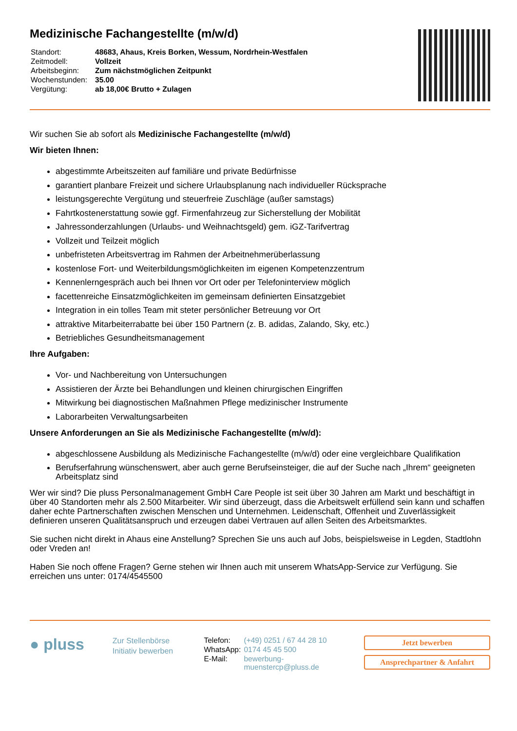Medizinische Fachangestellte (m/w/d)
| Standort: | 48683, Ahaus, Kreis Borken, Wessum, Nordrhein-Westfalen |
| Zeitmodell: | Vollzeit |
| Arbeitsbeginn: | Zum nächstmöglichen Zeitpunkt |
| Wochenstunden: | 35.00 |
| Vergütung: | ab 18,00€ Brutto + Zulagen |
Wir suchen Sie ab sofort als Medizinische Fachangestellte (m/w/d)
Wir bieten Ihnen:
abgestimmte Arbeitszeiten auf familiäre und private Bedürfnisse
garantiert planbare Freizeit und sichere Urlaubsplanung nach individueller Rücksprache
leistungsgerechte Vergütung und steuerfreie Zuschläge (außer samstags)
Fahrtkostenerstattung sowie ggf. Firmenfahrzeug zur Sicherstellung der Mobilität
Jahressonderzahlungen (Urlaubs- und Weihnachtsgeld) gem. iGZ-Tarifvertrag
Vollzeit und Teilzeit möglich
unbefristeten Arbeitsvertrag im Rahmen der Arbeitnehmerüberlassung
kostenlose Fort- und Weiterbildungsmöglichkeiten im eigenen Kompetenzzentrum
Kennenlerngespräch auch bei Ihnen vor Ort oder per Telefoninterview möglich
facettenreiche Einsatzmöglichkeiten im gemeinsam definierten Einsatzgebiet
Integration in ein tolles Team mit steter persönlicher Betreuung vor Ort
attraktive Mitarbeiterrabatte bei über 150 Partnern (z. B. adidas, Zalando, Sky, etc.)
Betriebliches Gesundheitsmanagement
Ihre Aufgaben:
Vor- und Nachbereitung von Untersuchungen
Assistieren der Ärzte bei Behandlungen und kleinen chirurgischen Eingriffen
Mitwirkung bei diagnostischen Maßnahmen Pflege medizinischer Instrumente
Laborarbeiten Verwaltungsarbeiten
Unsere Anforderungen an Sie als Medizinische Fachangestellte (m/w/d):
abgeschlossene Ausbildung als Medizinische Fachangestellte (m/w/d) oder eine vergleichbare Qualifikation
Berufserfahrung wünschenswert, aber auch gerne Berufseinsteiger, die auf der Suche nach „Ihrem“ geeigneten Arbeitsplatz sind
Wer wir sind? Die pluss Personalmanagement GmbH Care People ist seit über 30 Jahren am Markt und beschäftigt in über 40 Standorten mehr als 2.500 Mitarbeiter. Wir sind überzeugt, dass die Arbeitswelt erfüllend sein kann und schaffen daher echte Partnerschaften zwischen Menschen und Unternehmen. Leidenschaft, Offenheit und Zuverlässigkeit definieren unseren Qualitätsanspruch und erzeugen dabei Vertrauen auf allen Seiten des Arbeitsmarktes.
Sie suchen nicht direkt in Ahaus eine Anstellung? Sprechen Sie uns auch auf Jobs, beispielsweise in Legden, Stadtlohn oder Vreden an!
Haben Sie noch offene Fragen? Gerne stehen wir Ihnen auch mit unserem WhatsApp-Service zur Verfügung. Sie erreichen uns unter: 0174/4545500
● pluss
Zur Stellenbörse
Initiativ bewerben
| Telefon: | (+49) 0251 / 67 44 28 10 |
| WhatsApp: | 0174 45 45 500 |
| E-Mail: | bewerbung- muenstercp@pluss.de |
Jetzt bewerben
Ansprechpartner & Anfahrt